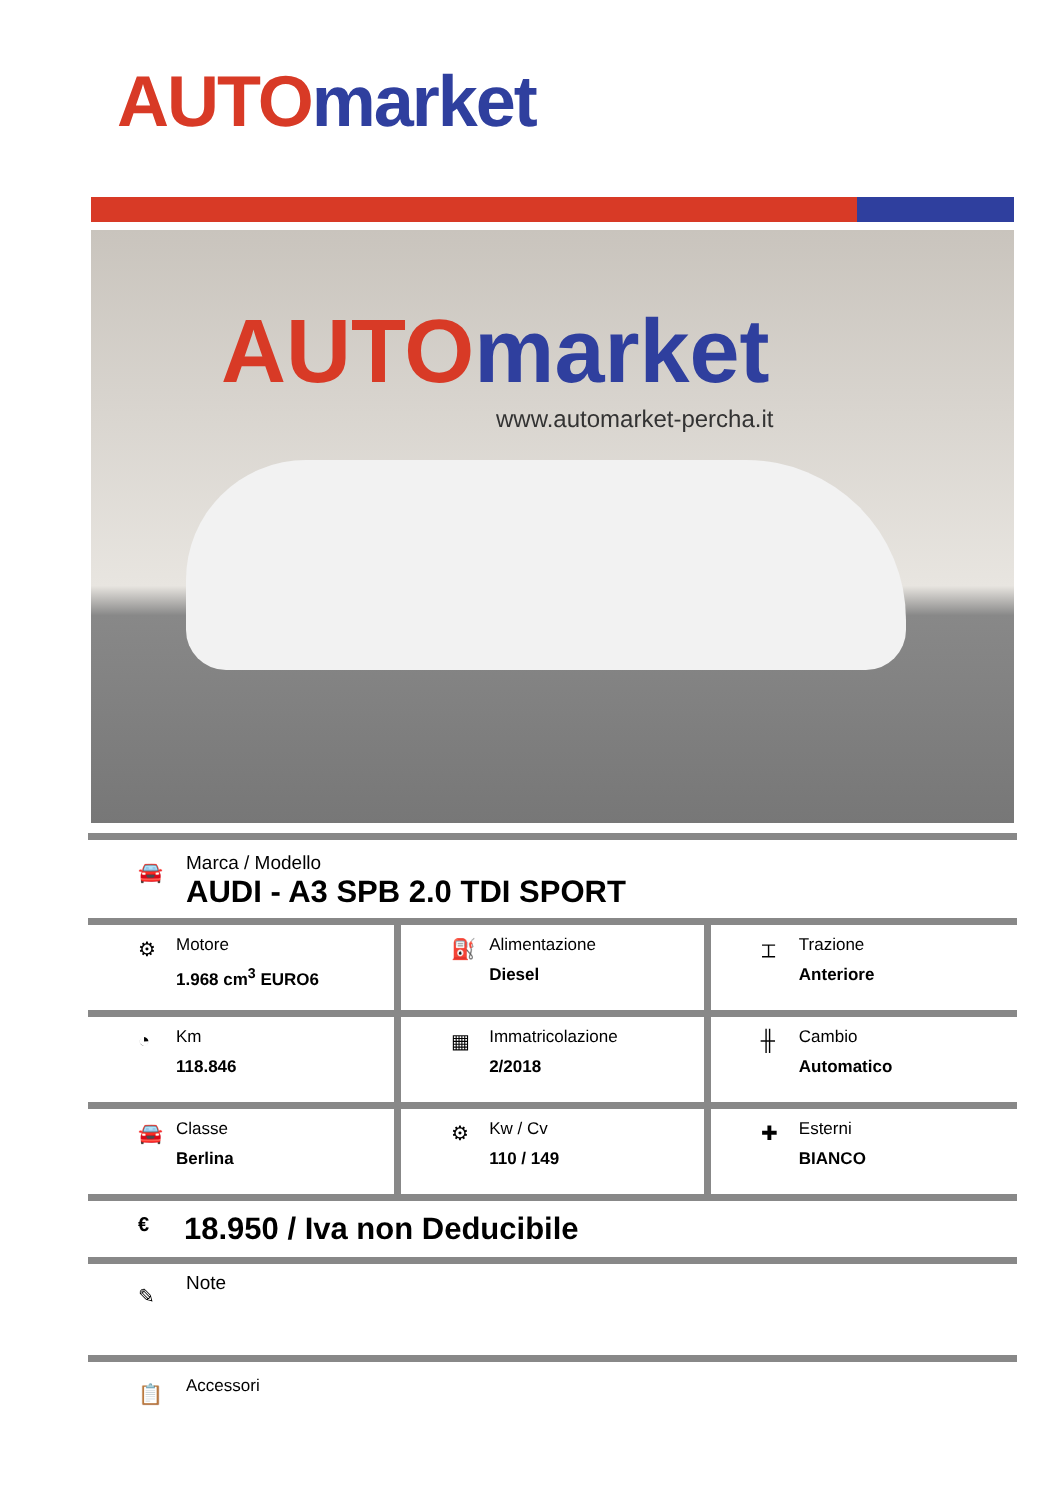AUTO market
AUTO market
www.automarket-percha.it
🚘
Marca / Modello
AUDI - A3 SPB 2.0 TDI SPORT
| ⚙ Motore 1.968 cm<sup>3</sup> EURO6 | ⛽ Alimentazione Diesel | ⌶ Trazione Anteriore |
| ◔ Km 118.846 | ▦ Immatricolazione 2/2018 | ╫ Cambio Automatico |
| 🚘 Classe Berlina | ⚙ Kw / Cv 110 / 149 | ✚ Esterni BIANCO |
€ 18.950 / Iva non Deducibile
✎
Note
📋 Accessori